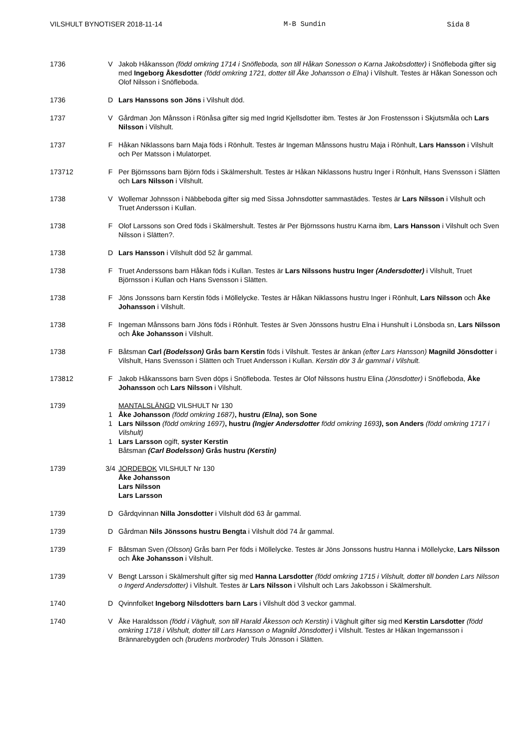VILSHULT BYNOTISER 2018-11-14 M-B Sundin Sida 8
1736 V Jakob Håkansson (född omkring 1714 i Snöfleboda, son till Håkan Sonesson o Karna Jakobsdotter) i Snöfleboda gifter sig med Ingeborg Åkesdotter (född omkring 1721, dotter till Åke Johansson o Elna) i Vilshult. Testes är Håkan Sonesson och Olof Nilsson i Snöfleboda.
1736 D Lars Hanssons son Jöns i Vilshult död.
1737 V Gårdman Jon Månsson i Rönåsa gifter sig med Ingrid Kjellsdotter ibm. Testes är Jon Frostensson i Skjutsmåla och Lars Nilsson i Vilshult.
1737 F Håkan Niklassons barn Maja föds i Rönhult. Testes är Ingeman Månssons hustru Maja i Rönhult, Lars Hansson i Vilshult och Per Matsson i Mulatorpet.
173712 F Per Björnssons barn Björn föds i Skälmershult. Testes är Håkan Niklassons hustru Inger i Rönhult, Hans Svensson i Slätten och Lars Nilsson i Vilshult.
1738 V Wollemar Johnsson i Näbbeboda gifter sig med Sissa Johnsdotter sammastädes. Testes är Lars Nilsson i Vilshult och Truet Andersson i Kullan.
1738 F Olof Larssons son Ored föds i Skälmershult. Testes är Per Björnssons hustru Karna ibm, Lars Hansson i Vilshult och Sven Nilsson i Slätten?.
1738 D Lars Hansson i Vilshult död 52 år gammal.
1738 F Truet Anderssons barn Håkan föds i Kullan. Testes är Lars Nilssons hustru Inger (Andersdotter) i Vilshult, Truet Björnsson i Kullan och Hans Svensson i Slätten.
1738 F Jöns Jonssons barn Kerstin föds i Möllelycke. Testes är Håkan Niklassons hustru Inger i Rönhult, Lars Nilsson och Åke Johansson i Vilshult.
1738 F Ingeman Månssons barn Jöns föds i Rönhult. Testes är Sven Jönssons hustru Elna i Hunshult i Lönsboda sn, Lars Nilsson och Åke Johansson i Vilshult.
1738 F Båtsman Carl (Bodelsson) Grås barn Kerstin föds i Vilshult. Testes är änkan (efter Lars Hansson) Magnild Jönsdotter i Vilshult, Hans Svensson i Slätten och Truet Andersson i Kullan. Kerstin dör 3 år gammal i Vilshult.
173812 F Jakob Håkanssons barn Sven döps i Snöfleboda. Testes är Olof Nilssons hustru Elina (Jönsdotter) i Snöfleboda, Åke Johansson och Lars Nilsson i Vilshult.
1739 MANTALSLÄNGD VILSHULT Nr 130
1 Åke Johansson (född omkring 1687), hustru (Elna), son Sone
1 Lars Nilsson (född omkring 1697), hustru (Ingjer Andersdotter född omkring 1693), son Anders (född omkring 1717 i Vilshult)
1 Lars Larsson ogift, syster Kerstin
Båtsman (Carl Bodelsson) Grås hustru (Kerstin)
1739 3/4 JORDEBOK VILSHULT Nr 130
Åke Johansson
Lars Nilsson
Lars Larsson
1739 D Gårdqvinnan Nilla Jonsdotter i Vilshult död 63 år gammal.
1739 D Gårdman Nils Jönssons hustru Bengta i Vilshult död 74 år gammal.
1739 F Båtsman Sven (Olsson) Grås barn Per föds i Möllelycke. Testes är Jöns Jonssons hustru Hanna i Möllelycke, Lars Nilsson och Åke Johansson i Vilshult.
1739 V Bengt Larsson i Skälmershult gifter sig med Hanna Larsdotter (född omkring 1715 i Vilshult, dotter till bonden Lars Nilsson o Ingerd Andersdotter) i Vilshult. Testes är Lars Nilsson i Vilshult och Lars Jakobsson i Skälmershult.
1740 D Qvinnfolket Ingeborg Nilsdotters barn Lars i Vilshult död 3 veckor gammal.
1740 V Åke Haraldsson (född i Väghult, son till Harald Åkesson och Kerstin) i Väghult gifter sig med Kerstin Larsdotter (född omkring 1718 i Vilshult, dotter till Lars Hansson o Magnild Jönsdotter) i Vilshult. Testes är Håkan Ingemansson i Brännarebygden och (brudens morbroder) Truls Jönsson i Slätten.